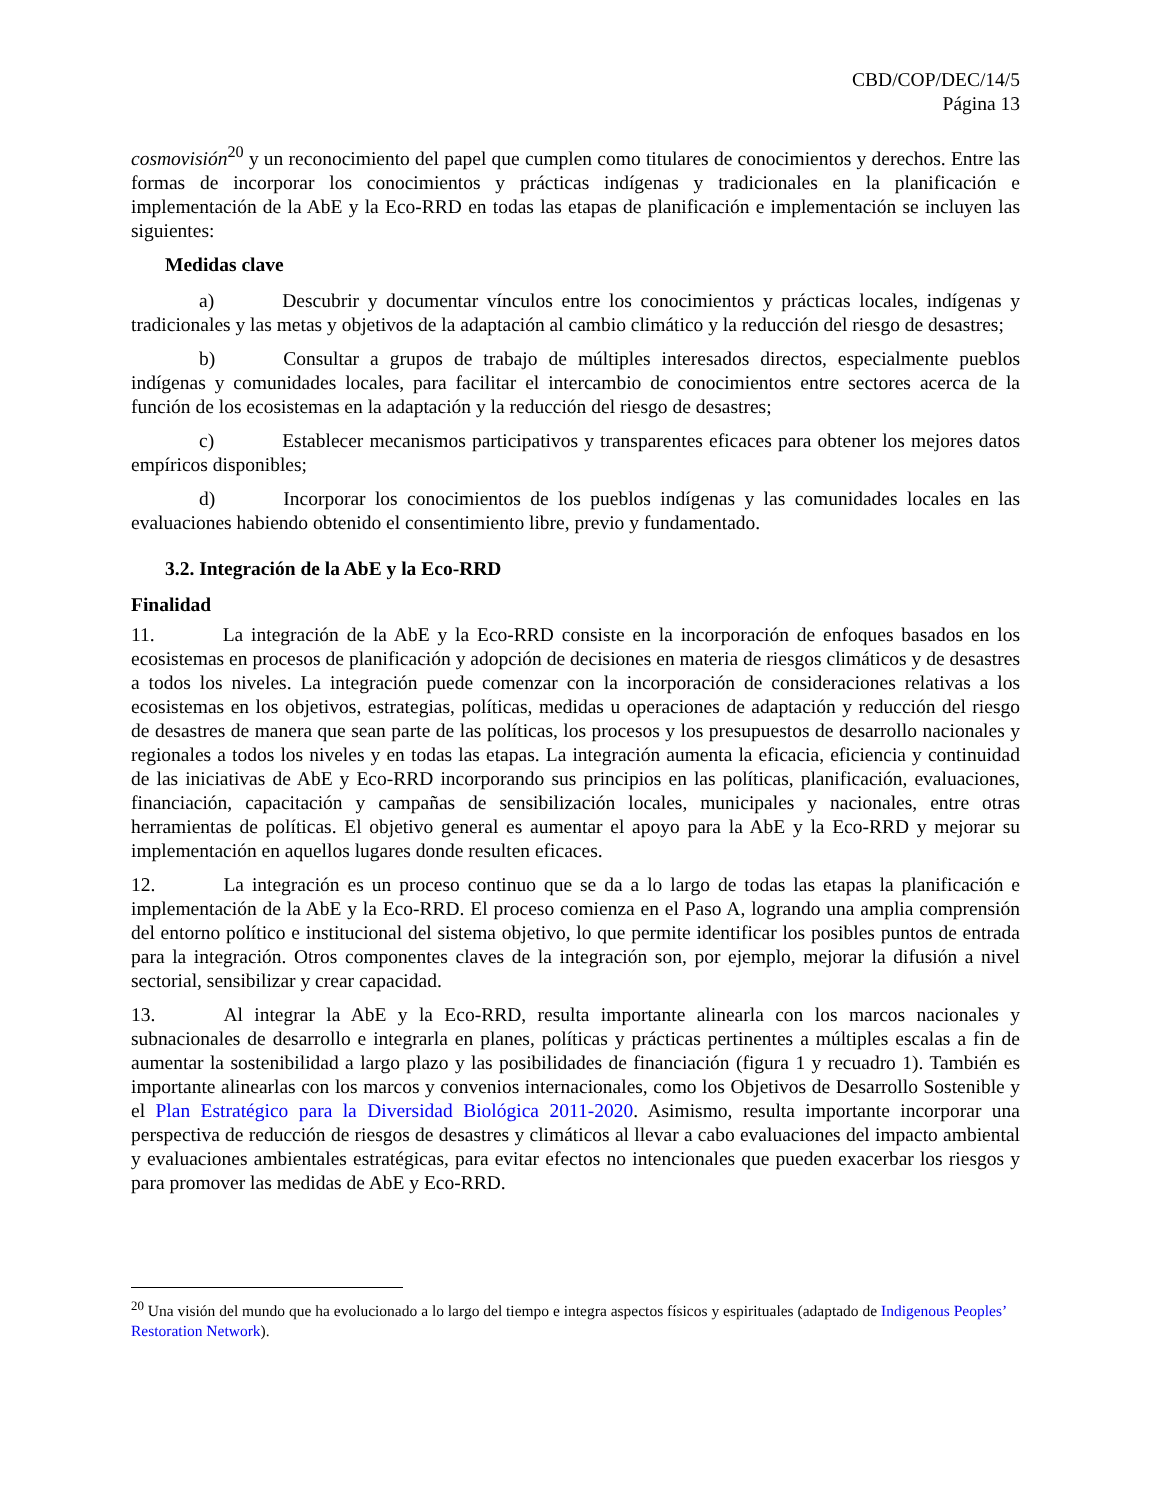CBD/COP/DEC/14/5
Página 13
cosmovisión<sup>20</sup> y un reconocimiento del papel que cumplen como titulares de conocimientos y derechos. Entre las formas de incorporar los conocimientos y prácticas indígenas y tradicionales en la planificación e implementación de la AbE y la Eco-RRD en todas las etapas de planificación e implementación se incluyen las siguientes:
Medidas clave
a) Descubrir y documentar vínculos entre los conocimientos y prácticas locales, indígenas y tradicionales y las metas y objetivos de la adaptación al cambio climático y la reducción del riesgo de desastres;
b) Consultar a grupos de trabajo de múltiples interesados directos, especialmente pueblos indígenas y comunidades locales, para facilitar el intercambio de conocimientos entre sectores acerca de la función de los ecosistemas en la adaptación y la reducción del riesgo de desastres;
c) Establecer mecanismos participativos y transparentes eficaces para obtener los mejores datos empíricos disponibles;
d) Incorporar los conocimientos de los pueblos indígenas y las comunidades locales en las evaluaciones habiendo obtenido el consentimiento libre, previo y fundamentado.
3.2. Integración de la AbE y la Eco-RRD
Finalidad
11. La integración de la AbE y la Eco-RRD consiste en la incorporación de enfoques basados en los ecosistemas en procesos de planificación y adopción de decisiones en materia de riesgos climáticos y de desastres a todos los niveles. La integración puede comenzar con la incorporación de consideraciones relativas a los ecosistemas en los objetivos, estrategias, políticas, medidas u operaciones de adaptación y reducción del riesgo de desastres de manera que sean parte de las políticas, los procesos y los presupuestos de desarrollo nacionales y regionales a todos los niveles y en todas las etapas. La integración aumenta la eficacia, eficiencia y continuidad de las iniciativas de AbE y Eco-RRD incorporando sus principios en las políticas, planificación, evaluaciones, financiación, capacitación y campañas de sensibilización locales, municipales y nacionales, entre otras herramientas de políticas. El objetivo general es aumentar el apoyo para la AbE y la Eco-RRD y mejorar su implementación en aquellos lugares donde resulten eficaces.
12. La integración es un proceso continuo que se da a lo largo de todas las etapas la planificación e implementación de la AbE y la Eco-RRD. El proceso comienza en el Paso A, logrando una amplia comprensión del entorno político e institucional del sistema objetivo, lo que permite identificar los posibles puntos de entrada para la integración. Otros componentes claves de la integración son, por ejemplo, mejorar la difusión a nivel sectorial, sensibilizar y crear capacidad.
13. Al integrar la AbE y la Eco-RRD, resulta importante alinearla con los marcos nacionales y subnacionales de desarrollo e integrarla en planes, políticas y prácticas pertinentes a múltiples escalas a fin de aumentar la sostenibilidad a largo plazo y las posibilidades de financiación (figura 1 y recuadro 1). También es importante alinearlas con los marcos y convenios internacionales, como los Objetivos de Desarrollo Sostenible y el Plan Estratégico para la Diversidad Biológica 2011-2020. Asimismo, resulta importante incorporar una perspectiva de reducción de riesgos de desastres y climáticos al llevar a cabo evaluaciones del impacto ambiental y evaluaciones ambientales estratégicas, para evitar efectos no intencionales que pueden exacerbar los riesgos y para promover las medidas de AbE y Eco-RRD.
<sup>20</sup> Una visión del mundo que ha evolucionado a lo largo del tiempo e integra aspectos físicos y espirituales (adaptado de Indigenous Peoples’ Restoration Network).